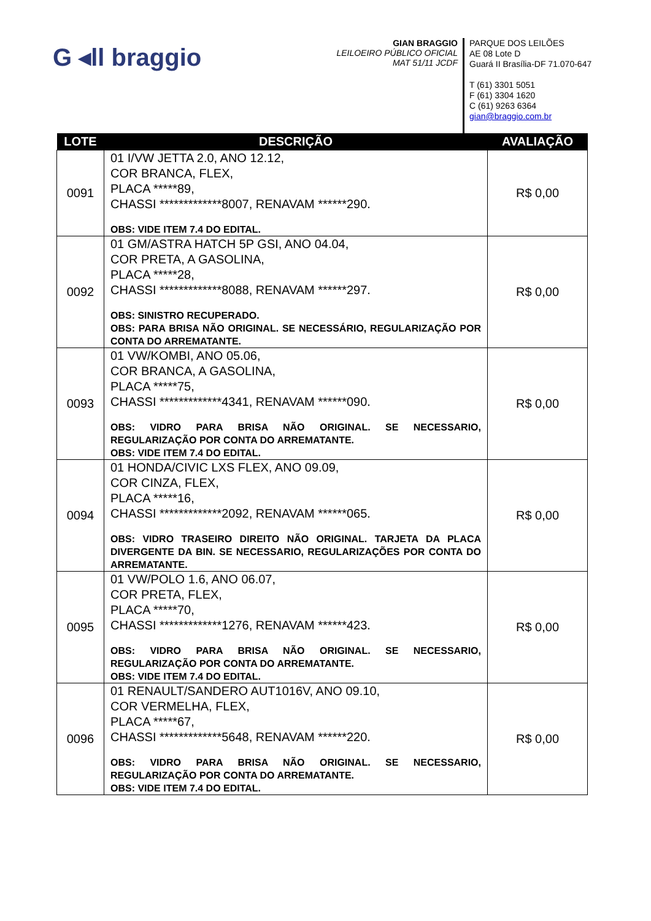G ◂ll braggio
GIAN BRAGGIO
LEILOEIRO PÚBLICO OFICIAL
MAT 51/11 JCDF
PARQUE DOS LEILÕES
AE 08 Lote D
Guará II Brasília-DF 71.070-647
T (61) 3301 5051
F (61) 3304 1620
C (61) 9263 6364
gian@braggio.com.br
| LOTE | DESCRIÇÃO | AVALIAÇÃO |
| --- | --- | --- |
| 0091 | 01 I/VW JETTA 2.0, ANO 12.12, COR BRANCA, FLEX, PLACA *****89, CHASSI *************8007, RENAVAM ******290. OBS: VIDE ITEM 7.4 DO EDITAL. | R$ 0,00 |
| 0092 | 01 GM/ASTRA HATCH 5P GSI, ANO 04.04, COR PRETA, A GASOLINA, PLACA *****28, CHASSI *************8088, RENAVAM ******297. OBS: SINISTRO RECUPERADO. OBS: PARA BRISA NÃO ORIGINAL. SE NECESSÁRIO, REGULARIZAÇÃO POR CONTA DO ARREMATANTE. | R$ 0,00 |
| 0093 | 01 VW/KOMBI, ANO 05.06, COR BRANCA, A GASOLINA, PLACA *****75, CHASSI *************4341, RENAVAM ******090. OBS: VIDRO PARA BRISA NÃO ORIGINAL. SE NECESSARIO, REGULARIZAÇÃO POR CONTA DO ARREMATANTE. OBS: VIDE ITEM 7.4 DO EDITAL. | R$ 0,00 |
| 0094 | 01 HONDA/CIVIC LXS FLEX, ANO 09.09, COR CINZA, FLEX, PLACA *****16, CHASSI *************2092, RENAVAM ******065. OBS: VIDRO TRASEIRO DIREITO NÃO ORIGINAL. TARJETA DA PLACA DIVERGENTE DA BIN. SE NECESSARIO, REGULARIZAÇÕES POR CONTA DO ARREMATANTE. | R$ 0,00 |
| 0095 | 01 VW/POLO 1.6, ANO 06.07, COR PRETA, FLEX, PLACA *****70, CHASSI *************1276, RENAVAM ******423. OBS: VIDRO PARA BRISA NÃO ORIGINAL. SE NECESSARIO, REGULARIZAÇÃO POR CONTA DO ARREMATANTE. OBS: VIDE ITEM 7.4 DO EDITAL. | R$ 0,00 |
| 0096 | 01 RENAULT/SANDERO AUT1016V, ANO 09.10, COR VERMELHA, FLEX, PLACA *****67, CHASSI *************5648, RENAVAM ******220. OBS: VIDRO PARA BRISA NÃO ORIGINAL. SE NECESSARIO, REGULARIZAÇÃO POR CONTA DO ARREMATANTE. OBS: VIDE ITEM 7.4 DO EDITAL. | R$ 0,00 |